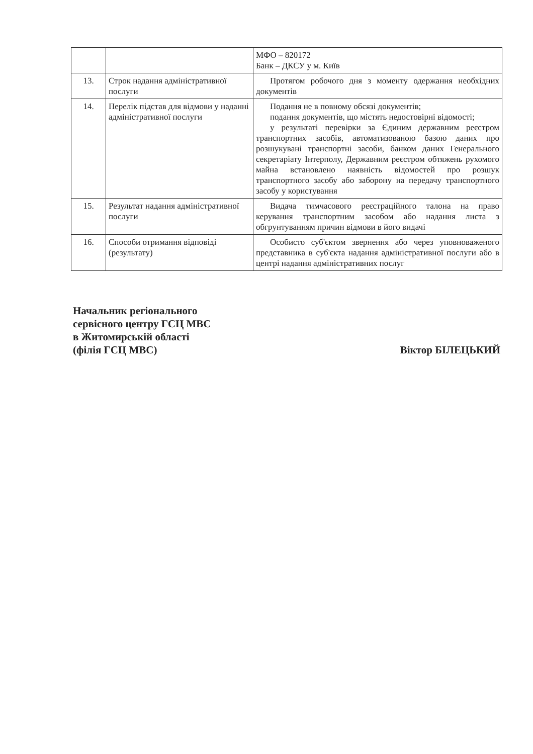| | | МФО – 820172 Банк – ДКСУ у м. Київ |
| 13. | Строк надання адміністративної послуги | Протягом робочого дня з моменту одержання необхідних документів |
| 14. | Перелік підстав для відмови у наданні адміністративної послуги | Подання не в повному обсязі документів; подання документів, що містять недостовірні відомості; у результаті перевірки за Єдиним державним реєстром транспортних засобів, автоматизованою базою даних про розшукувані транспортні засоби, банком даних Генерального секретаріату Інтерполу, Державним реєстром обтяжень рухомого майна встановлено наявність відомостей про розшук транспортного засобу або заборону на передачу транспортного засобу у користування |
| 15. | Результат надання адміністративної послуги | Видача тимчасового реєстраційного талона на право керування транспортним засобом або надання листа з обгрунтуванням причин відмови в його видачі |
| 16. | Способи отримання відповіді (результату) | Особисто суб'єктом звернення або через уповноваженого представника в суб'єкта надання адміністративної послуги або в центрі надання адміністративних послуг |
Начальник регіонального
сервісного центру ГСЦ МВС
в Житомирській області
(філія ГСЦ МВС)
Віктор БІЛЕЦЬКИЙ